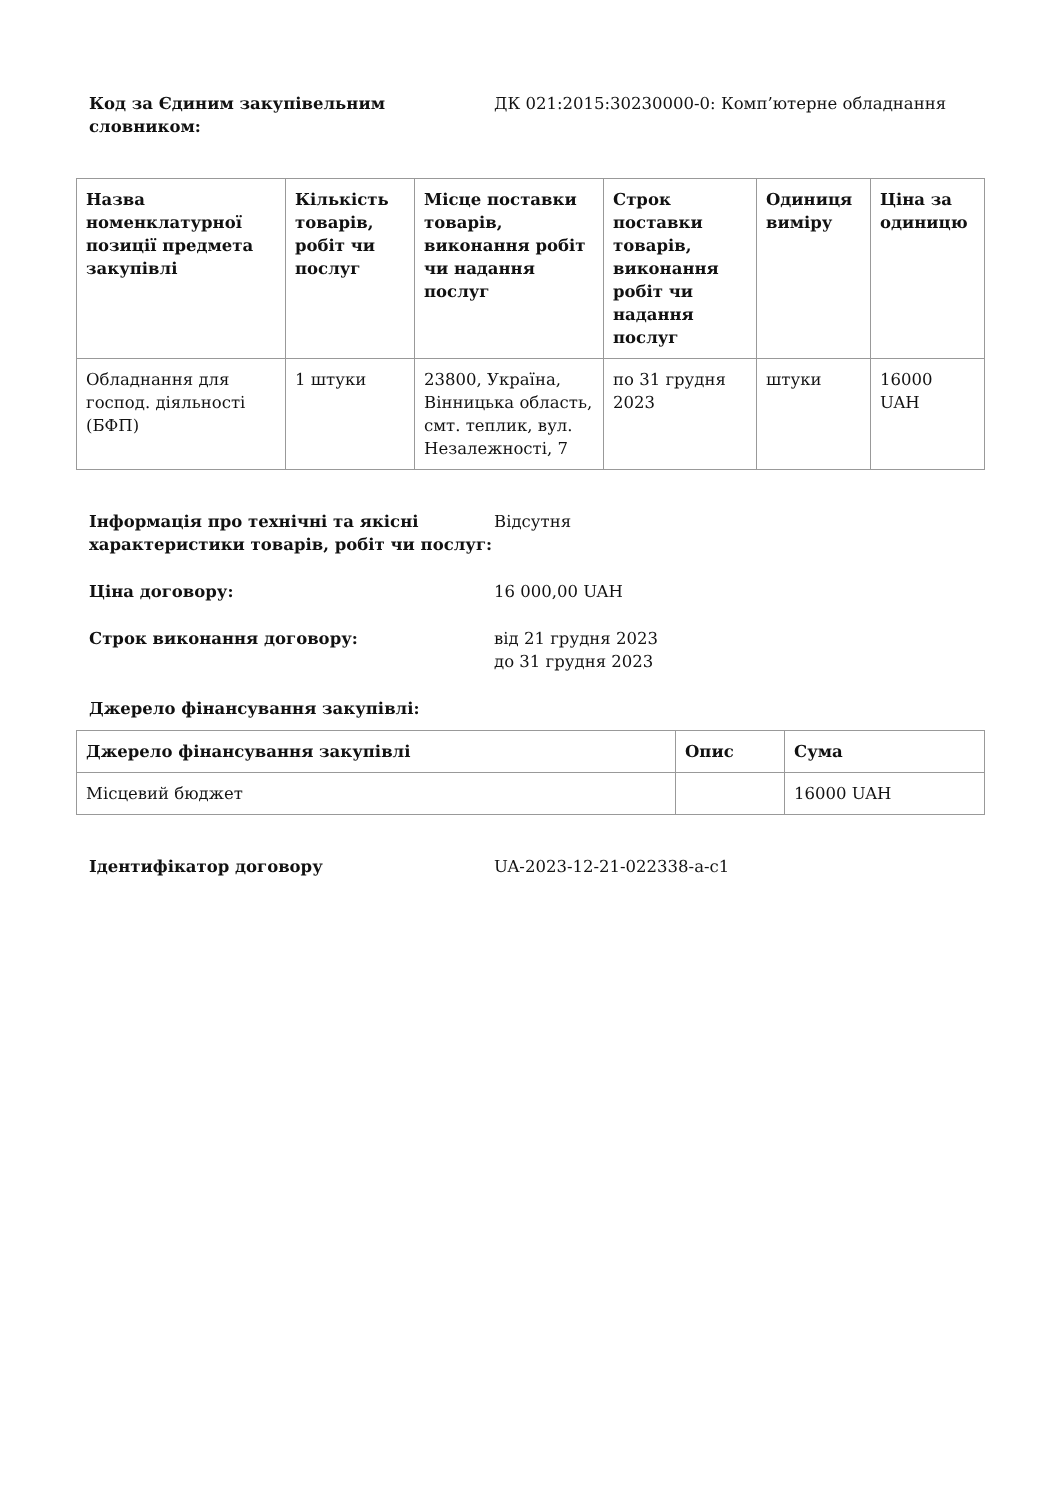Код за Єдиним закупівельним словником: ДК 021:2015:30230000-0: Комп’ютерне обладнання
| Назва номенклатурної позиції предмета закупівлі | Кількість товарів, робіт чи послуг | Місце поставки товарів, виконання робіт чи надання послуг | Строк поставки товарів, виконання робіт чи надання послуг | Одиниця виміру | Ціна за одиницю |
| --- | --- | --- | --- | --- | --- |
| Обладнання для господ. діяльності (БФП) | 1 штуки | 23800, Україна, Вінницька область, смт. теплик, вул. Незалежності, 7 | по 31 грудня 2023 | штуки | 16000 UAH |
Інформація про технічні та якісні характеристики товарів, робіт чи послуг:
Відсутня
Ціна договору: 16 000,00 UAH
Строк виконання договору: від 21 грудня 2023
до 31 грудня 2023
Джерело фінансування закупівлі:
| Джерело фінансування закупівлі | Опис | Сума |
| --- | --- | --- |
| Місцевий бюджет | | 16000 UAH |
Ідентифікатор договору UA-2023-12-21-022338-a-c1